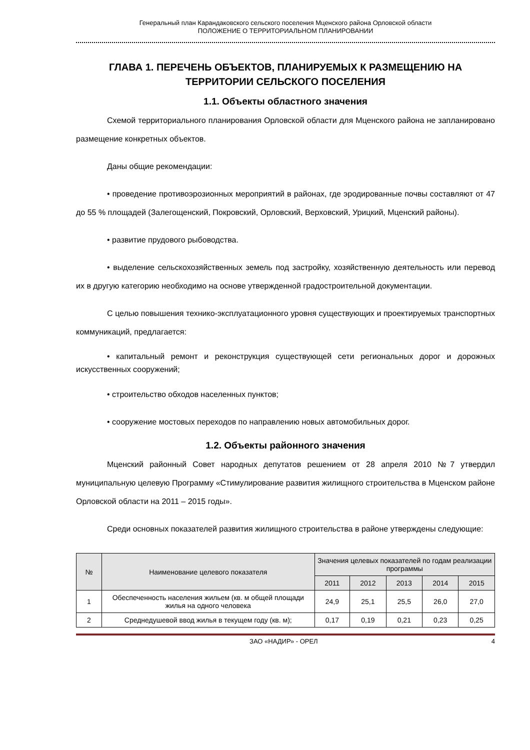Генеральный план Карандаковского сельского поселения Мценского района Орловской области
ПОЛОЖЕНИЕ О ТЕРРИТОРИАЛЬНОМ ПЛАНИРОВАНИИ
ГЛАВА 1. ПЕРЕЧЕНЬ ОБЪЕКТОВ, ПЛАНИРУЕМЫХ К РАЗМЕЩЕНИЮ НА ТЕРРИТОРИИ СЕЛЬСКОГО ПОСЕЛЕНИЯ
1.1. Объекты областного значения
Схемой территориального планирования Орловской области для Мценского района не запланировано размещение конкретных объектов.
Даны общие рекомендации:
• проведение противоэрозионных мероприятий в районах, где эродированные почвы составляют от 47 до 55 % площадей (Залегощенский, Покровский, Орловский, Верховский, Урицкий, Мценский районы).
• развитие прудового рыбоводства.
• выделение сельскохозяйственных земель под застройку, хозяйственную деятельность или перевод их в другую категорию необходимо на основе утвержденной градостроительной документации.
С целью повышения технико-эксплуатационного уровня существующих и проектируемых транспортных коммуникаций, предлагается:
• капитальный ремонт и реконструкция существующей сети региональных дорог и дорожных искусственных сооружений;
• строительство обходов населенных пунктов;
• сооружение мостовых переходов по направлению новых автомобильных дорог.
1.2. Объекты районного значения
Мценский районный Совет народных депутатов решением от 28 апреля 2010 №7 утвердил муниципальную целевую Программу «Стимулирование развития жилищного строительства в Мценском районе Орловской области на 2011 – 2015 годы».
Среди основных показателей развития жилищного строительства в районе утверждены следующие:
| № | Наименование целевого показателя | Значения целевых показателей по годам реализации программы | | | | |
| --- | --- | --- | --- | --- | --- | --- |
| | | 2011 | 2012 | 2013 | 2014 | 2015 |
| 1 | Обеспеченность населения жильем (кв. м общей площади жилья на одного человека | 24,9 | 25,1 | 25,5 | 26,0 | 27,0 |
| 2 | Среднедушевой ввод жилья в текущем году (кв. м); | 0,17 | 0,19 | 0,21 | 0,23 | 0,25 |
ЗАО «НАДИР» - ОРЕЛ 4